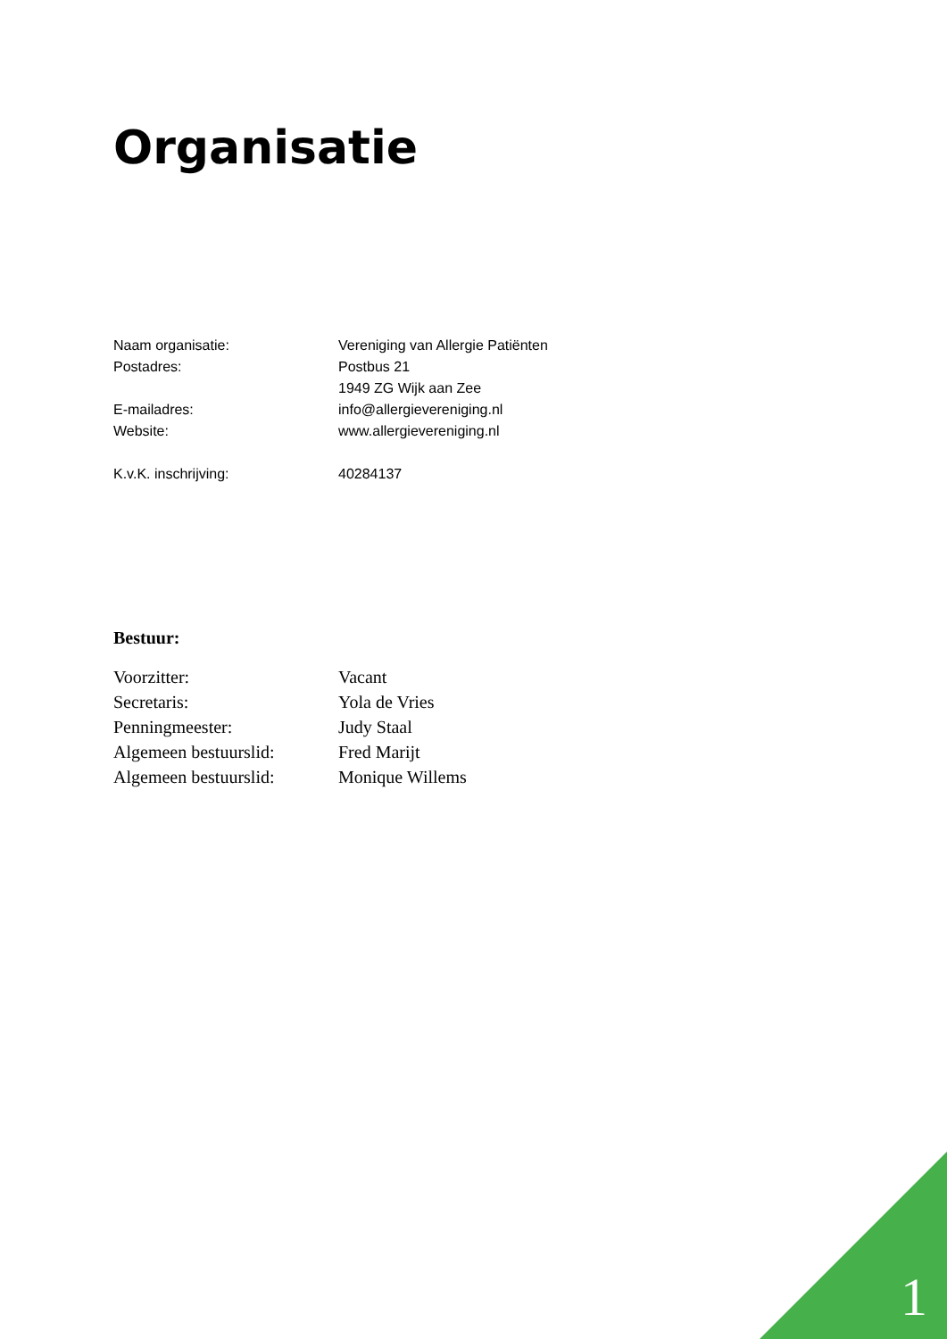Organisatie
Naam organisatie: Vereniging van Allergie Patiënten
Postadres: Postbus 21
1949 ZG Wijk aan Zee
E-mailadres: info@allergievereniging.nl
Website: www.allergievereniging.nl
K.v.K. inschrijving: 40284137
Bestuur:
Voorzitter: Vacant
Secretaris: Yola de Vries
Penningmeester: Judy Staal
Algemeen bestuurslid: Fred Marijt
Algemeen bestuurslid: Monique Willems
1